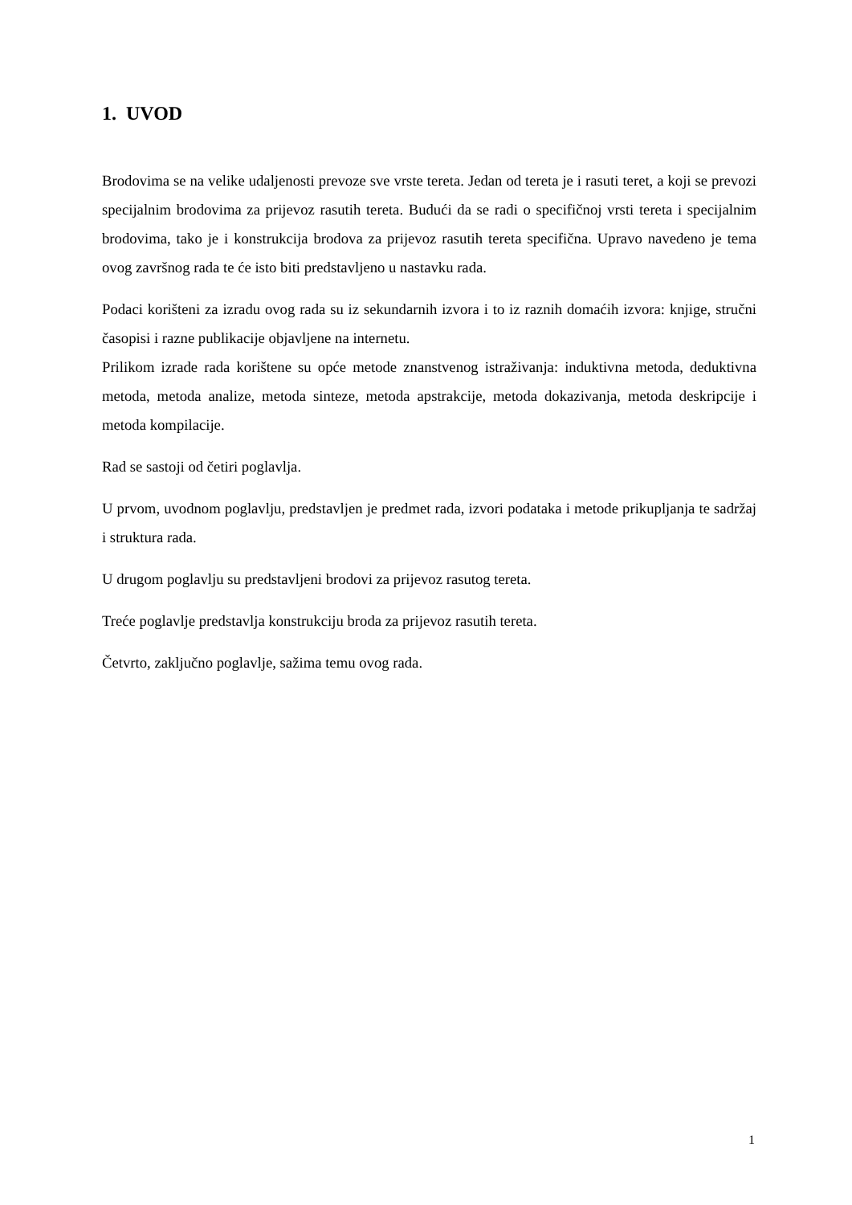1. UVOD
Brodovima se na velike udaljenosti prevoze sve vrste tereta. Jedan od tereta je i rasuti teret, a koji se prevozi specijalnim brodovima za prijevoz rasutih tereta. Budući da se radi o specifičnoj vrsti tereta i specijalnim brodovima, tako je i konstrukcija brodova za prijevoz rasutih tereta specifična. Upravo navedeno je tema ovog završnog rada te će isto biti predstavljeno u nastavku rada.
Podaci korišteni za izradu ovog rada su iz sekundarnih izvora i to iz raznih domaćih izvora: knjige, stručni časopisi i razne publikacije objavljene na internetu.
Prilikom izrade rada korištene su opće metode znanstvenog istraživanja: induktivna metoda, deduktivna metoda, metoda analize, metoda sinteze, metoda apstrakcije, metoda dokazivanja, metoda deskripcije i metoda kompilacije.
Rad se sastoji od četiri poglavlja.
U prvom, uvodnom poglavlju, predstavljen je predmet rada, izvori podataka i metode prikupljanja te sadržaj i struktura rada.
U drugom poglavlju su predstavljeni brodovi za prijevoz rasutog tereta.
Treće poglavlje predstavlja konstrukciju broda za prijevoz rasutih tereta.
Četvrto, zaključno poglavlje, sažima temu ovog rada.
1